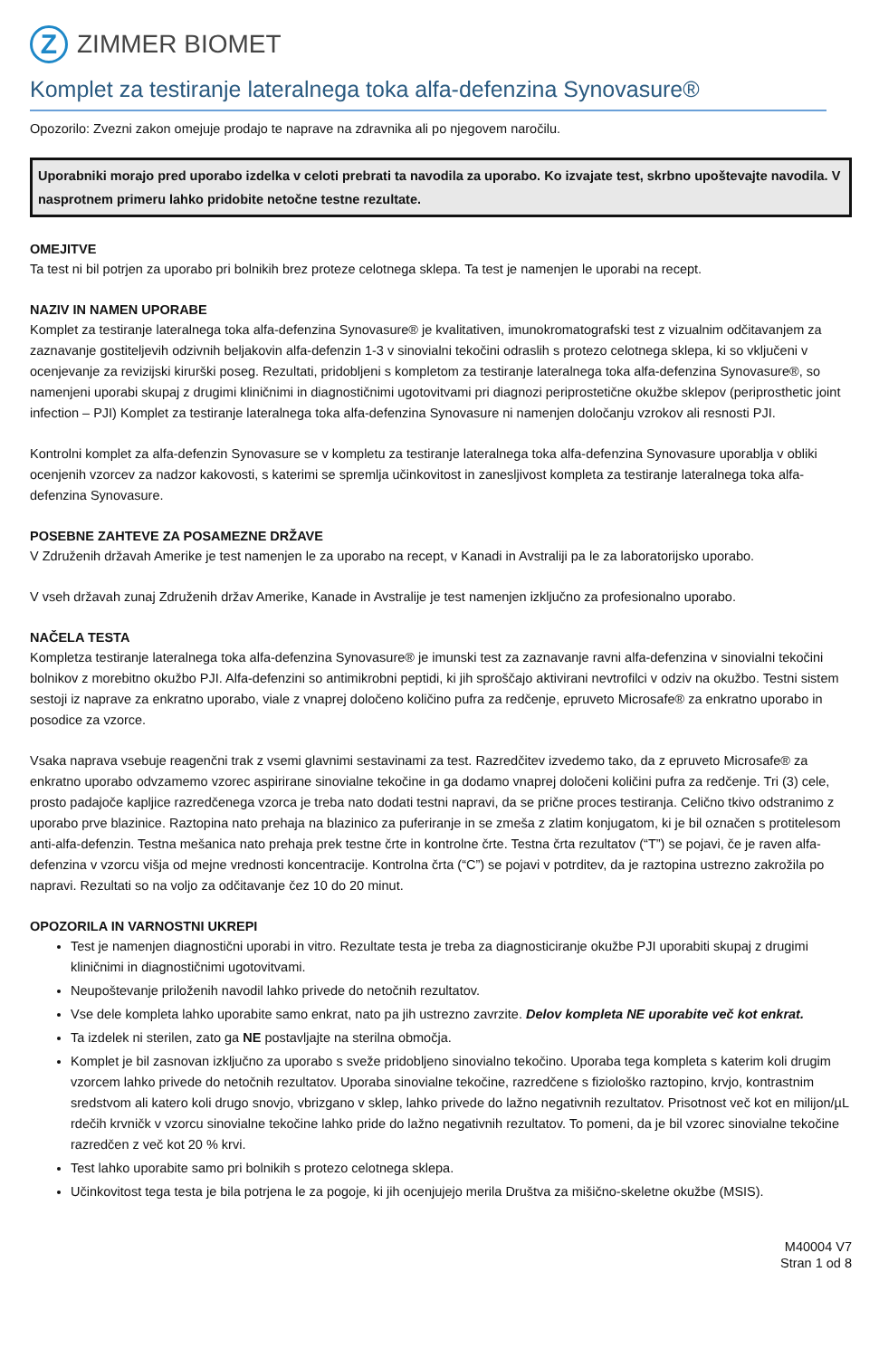Z
ZIMMER BIOMET
Komplet za testiranje lateralnega toka alfa-defenzina Synovasure®
Opozorilo: Zvezni zakon omejuje prodajo te naprave na zdravnika ali po njegovem naročilu.
Uporabniki morajo pred uporabo izdelka v celoti prebrati ta navodila za uporabo. Ko izvajate test, skrbno upoštevajte navodila. V nasprotnem primeru lahko pridobite netočne testne rezultate.
OMEJITVE
Ta test ni bil potrjen za uporabo pri bolnikih brez proteze celotnega sklepa. Ta test je namenjen le uporabi na recept.
NAZIV IN NAMEN UPORABE
Komplet za testiranje lateralnega toka alfa-defenzina Synovasure® je kvalitativen, imunokromatografski test z vizualnim odčitavanjem za zaznavanje gostiteljevih odzivnih beljakovin alfa-defenzin 1-3 v sinovialni tekočini odraslih s protezo celotnega sklepa, ki so vključeni v ocenjevanje za revizijski kirurški poseg. Rezultati, pridobljeni s kompletom za testiranje lateralnega toka alfa-defenzina Synovasure®, so namenjeni uporabi skupaj z drugimi kliničnimi in diagnostičnimi ugotovitvami pri diagnozi periprostetične okužbe sklepov (periprosthetic joint infection – PJI) Komplet za testiranje lateralnega toka alfa-defenzina Synovasure ni namenjen določanju vzrokov ali resnosti PJI.
Kontrolni komplet za alfa-defenzin Synovasure se v kompletu za testiranje lateralnega toka alfa-defenzina Synovasure uporablja v obliki ocenjenih vzorcev za nadzor kakovosti, s katerimi se spremlja učinkovitost in zanesljivost kompleta za testiranje lateralnega toka alfa-defenzina Synovasure.
POSEBNE ZAHTEVE ZA POSAMEZNE DRŽAVE
V Združenih državah Amerike je test namenjen le za uporabo na recept, v Kanadi in Avstraliji pa le za laboratorijsko uporabo.
V vseh državah zunaj Združenih držav Amerike, Kanade in Avstralije je test namenjen izključno za profesionalno uporabo.
NAČELA TESTA
Kompletza testiranje lateralnega toka alfa-defenzina Synovasure® je imunski test za zaznavanje ravni alfa-defenzina v sinovialni tekočini bolnikov z morebitno okužbo PJI. Alfa-defenzini so antimikrobni peptidi, ki jih sproščajo aktivirani nevtrofilci v odziv na okužbo. Testni sistem sestoji iz naprave za enkratno uporabo, viale z vnaprej določeno količino pufra za redčenje, epruveto Microsafe® za enkratno uporabo in posodice za vzorce.
Vsaka naprava vsebuje reagenčni trak z vsemi glavnimi sestavinami za test. Razredčitev izvedemo tako, da z epruveto Microsafe® za enkratno uporabo odvzamemo vzorec aspirirane sinovialne tekočine in ga dodamo vnaprej določeni količini pufra za redčenje. Tri (3) cele, prosto padajoče kapljice razredčenega vzorca je treba nato dodati testni napravi, da se prične proces testiranja. Celično tkivo odstranimo z uporabo prve blazinice. Raztopina nato prehaja na blazinico za pufer­iranje in se zmeša z zlatim konjugatom, ki je bil označen s protitelesom anti-alfa-defenzin. Testna mešanica nato prehaja prek testne črte in kontrolne črte. Testna črta rezultatov (“T”) se pojavi, če je raven alfa-defenzina v vzorcu višja od mejne vrednosti koncentracije. Kontrolna črta (“C”) se pojavi v potrditev, da je raztopina ustrezno zakrožila po napravi. Rezultati so na voljo za odčitavanje čez 10 do 20 minut.
OPOZORILA IN VARNOSTNI UKREPI
Test je namenjen diagnostični uporabi in vitro. Rezultate testa je treba za diagnosticiranje okužbe PJI uporabiti skupaj z drugimi kliničnimi in diagnostičnimi ugotovitvami.
Neupoštevanje priloženih navodil lahko privede do netočnih rezultatov.
Vse dele kompleta lahko uporabite samo enkrat, nato pa jih ustrezno zavrzite. Delov kompleta NE uporabite več kot enkrat.
Ta izdelek ni sterilen, zato ga NE postavljajte na sterilna območja.
Komplet je bil zasnovan izključno za uporabo s sveže pridobljeno sinovialno tekočino. Uporaba tega kompleta s katerim koli drugim vzorcem lahko privede do netočnih rezultatov. Uporaba sinovialne tekočine, razredčene s fiziološko raztopino, krvjo, kontrastnim sredstvom ali katero koli drugo snovjo, vbrizgano v sklep, lahko privede do lažno negativnih rezultatov. Prisotnost več kot en milijon/µL rdečih krvničk v vzorcu sinovialne tekočine lahko pride do lažno negativnih rezultatov. To pomeni, da je bil vzorec sinovialne tekočine razredčen z več kot 20 % krvi.
Test lahko uporabite samo pri bolnikih s protezo celotnega sklepa.
Učinkovitost tega testa je bila potrjena le za pogoje, ki jih ocenjujejo merila Društva za mišično-skeletne okužbe (MSIS).
M40004 V7
Stran 1 od 8